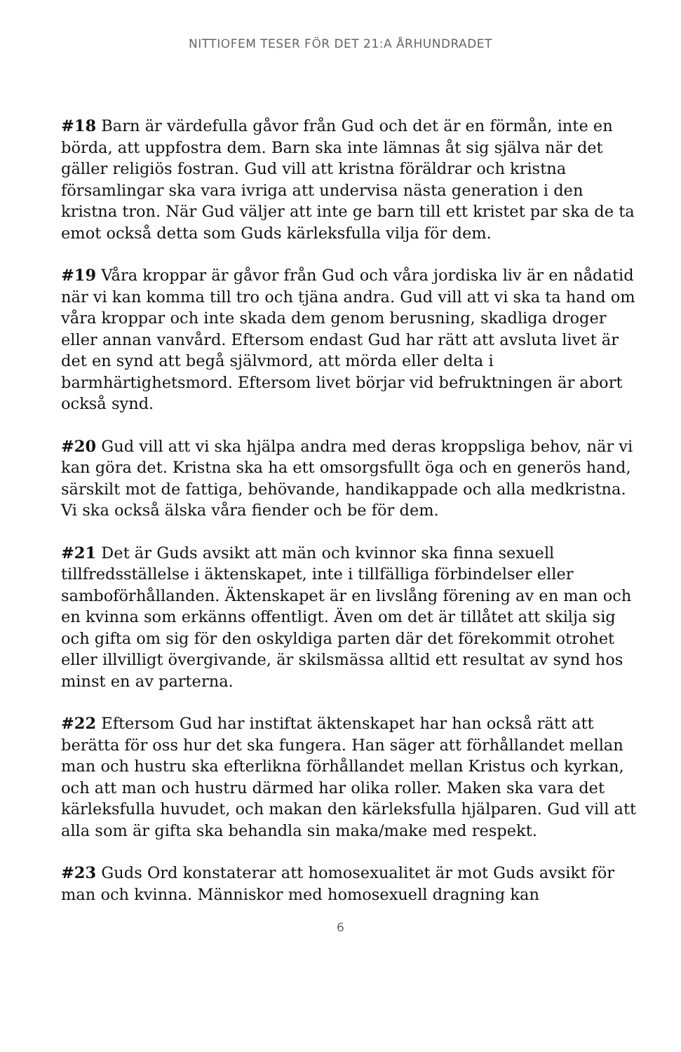NITTIOFEM TESER FÖR DET 21:A ÅRHUNDRADET
#18 Barn är värdefulla gåvor från Gud och det är en förmån, inte en börda, att uppfostra dem. Barn ska inte lämnas åt sig själva när det gäller religiös fostran. Gud vill att kristna föräldrar och kristna församlingar ska vara ivriga att undervisa nästa generation i den kristna tron. När Gud väljer att inte ge barn till ett kristet par ska de ta emot också detta som Guds kärleksfulla vilja för dem.
#19 Våra kroppar är gåvor från Gud och våra jordiska liv är en nådatid när vi kan komma till tro och tjäna andra. Gud vill att vi ska ta hand om våra kroppar och inte skada dem genom berusning, skadliga droger eller annan vanvård. Eftersom endast Gud har rätt att avsluta livet är det en synd att begå självmord, att mörda eller delta i barmhärtighetsmord. Eftersom livet börjar vid befruktningen är abort också synd.
#20 Gud vill att vi ska hjälpa andra med deras kroppsliga behov, när vi kan göra det. Kristna ska ha ett omsorgsfullt öga och en generös hand, särskilt mot de fattiga, behövande, handikappade och alla medkristna. Vi ska också älska våra fiender och be för dem.
#21 Det är Guds avsikt att män och kvinnor ska finna sexuell tillfredsställelse i äktenskapet, inte i tillfälliga förbindelser eller samboförhållanden. Äktenskapet är en livslång förening av en man och en kvinna som erkänns offentligt. Även om det är tillåtet att skilja sig och gifta om sig för den oskyldiga parten där det förekommit otrohet eller illvilligt övergivande, är skilsmässa alltid ett resultat av synd hos minst en av parterna.
#22 Eftersom Gud har instiftat äktenskapet har han också rätt att berätta för oss hur det ska fungera. Han säger att förhållandet mellan man och hustru ska efterlikna förhållandet mellan Kristus och kyrkan, och att man och hustru därmed har olika roller. Maken ska vara det kärleksfulla huvudet, och makan den kärleksfulla hjälparen. Gud vill att alla som är gifta ska behandla sin maka/make med respekt.
#23 Guds Ord konstaterar att homosexualitet är mot Guds avsikt för man och kvinna. Människor med homosexuell dragning kan
6